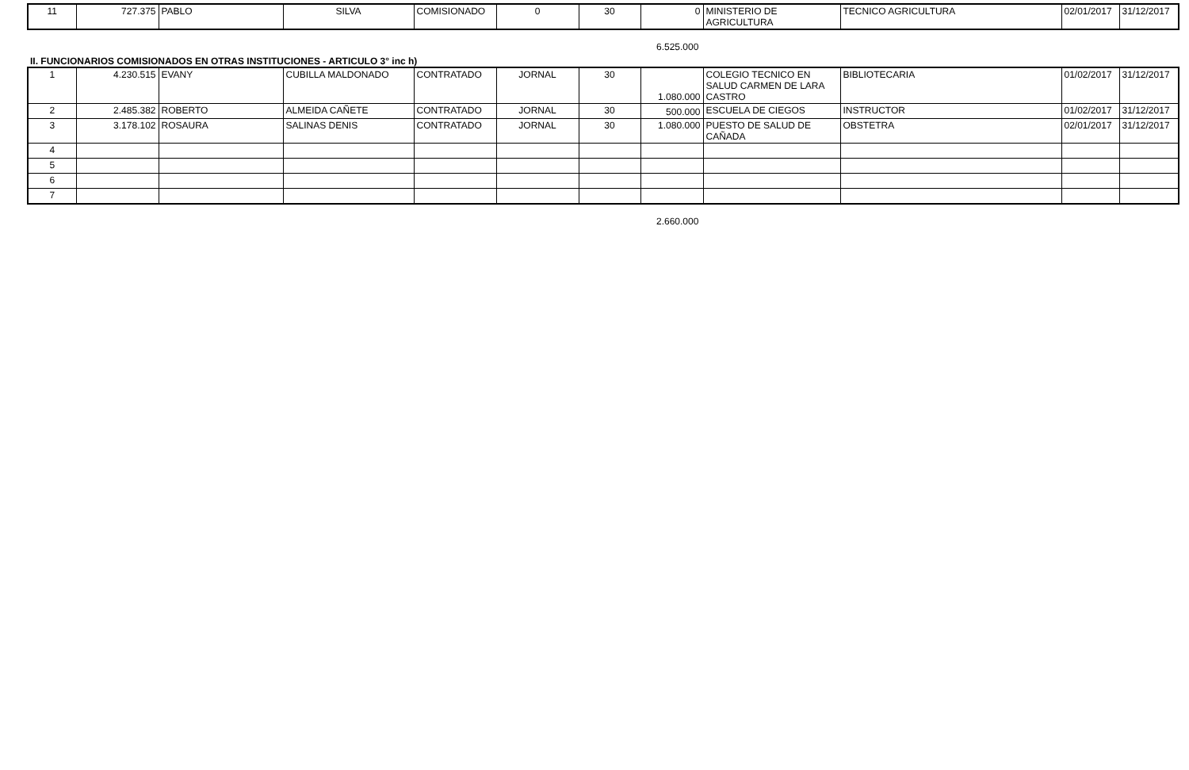| 11 | 727.375 | PABLO | SILVA | COMISIONADO | 0 | 30 | 0 | MINISTERIO DE AGRICULTURA | TECNICO AGRICULTURA | 02/01/2017 | 31/12/2017 |
6.525.000
II. FUNCIONARIOS COMISIONADOS EN OTRAS INSTITUCIONES - ARTICULO 3° inc h)
| 1 | 4.230.515 | EVANY | CUBILLA MALDONADO | CONTRATADO | JORNAL | 30 | 1.080.000 | COLEGIO TECNICO EN SALUD CARMEN DE LARA CASTRO | BIBLIOTECARIA | 01/02/2017 | 31/12/2017 |
| 2 | 2.485.382 | ROBERTO | ALMEIDA CAÑETE | CONTRATADO | JORNAL | 30 | 500.000 | ESCUELA DE CIEGOS | INSTRUCTOR | 01/02/2017 | 31/12/2017 |
| 3 | 3.178.102 | ROSAURA | SALINAS DENIS | CONTRATADO | JORNAL | 30 | 1.080.000 | PUESTO DE SALUD DE CAÑADA | OBSTETRA | 02/01/2017 | 31/12/2017 |
| 4 | | | | | | | | | | | |
| 5 | | | | | | | | | | | |
| 6 | | | | | | | | | | | |
| 7 | | | | | | | | | | | |
2.660.000